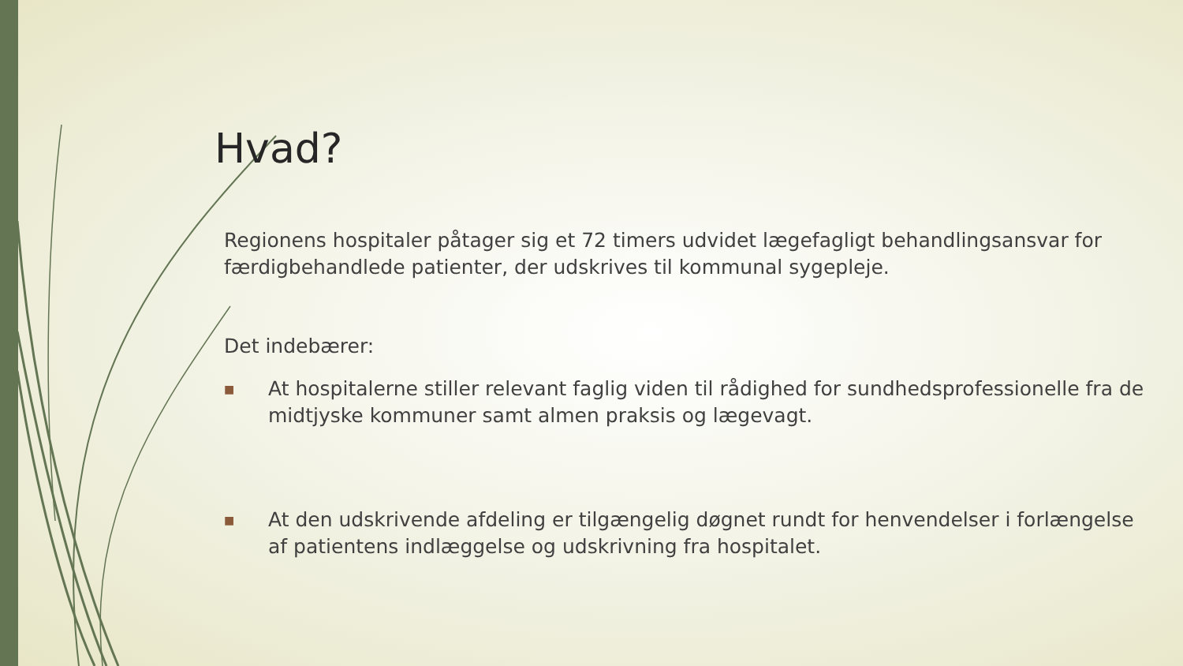Hvad?
Regionens hospitaler påtager sig et 72 timers udvidet lægefagligt behandlingsansvar for færdigbehandlede patienter, der udskrives til kommunal sygepleje.
Det indebærer:
■ At hospitalerne stiller relevant faglig viden til rådighed for sundhedsprofessionelle fra de midtjyske kommuner samt almen praksis og lægevagt.
■ At den udskrivende afdeling er tilgængelig døgnet rundt for henvendelser i forlængelse af patientens indlæggelse og udskrivning fra hospitalet.